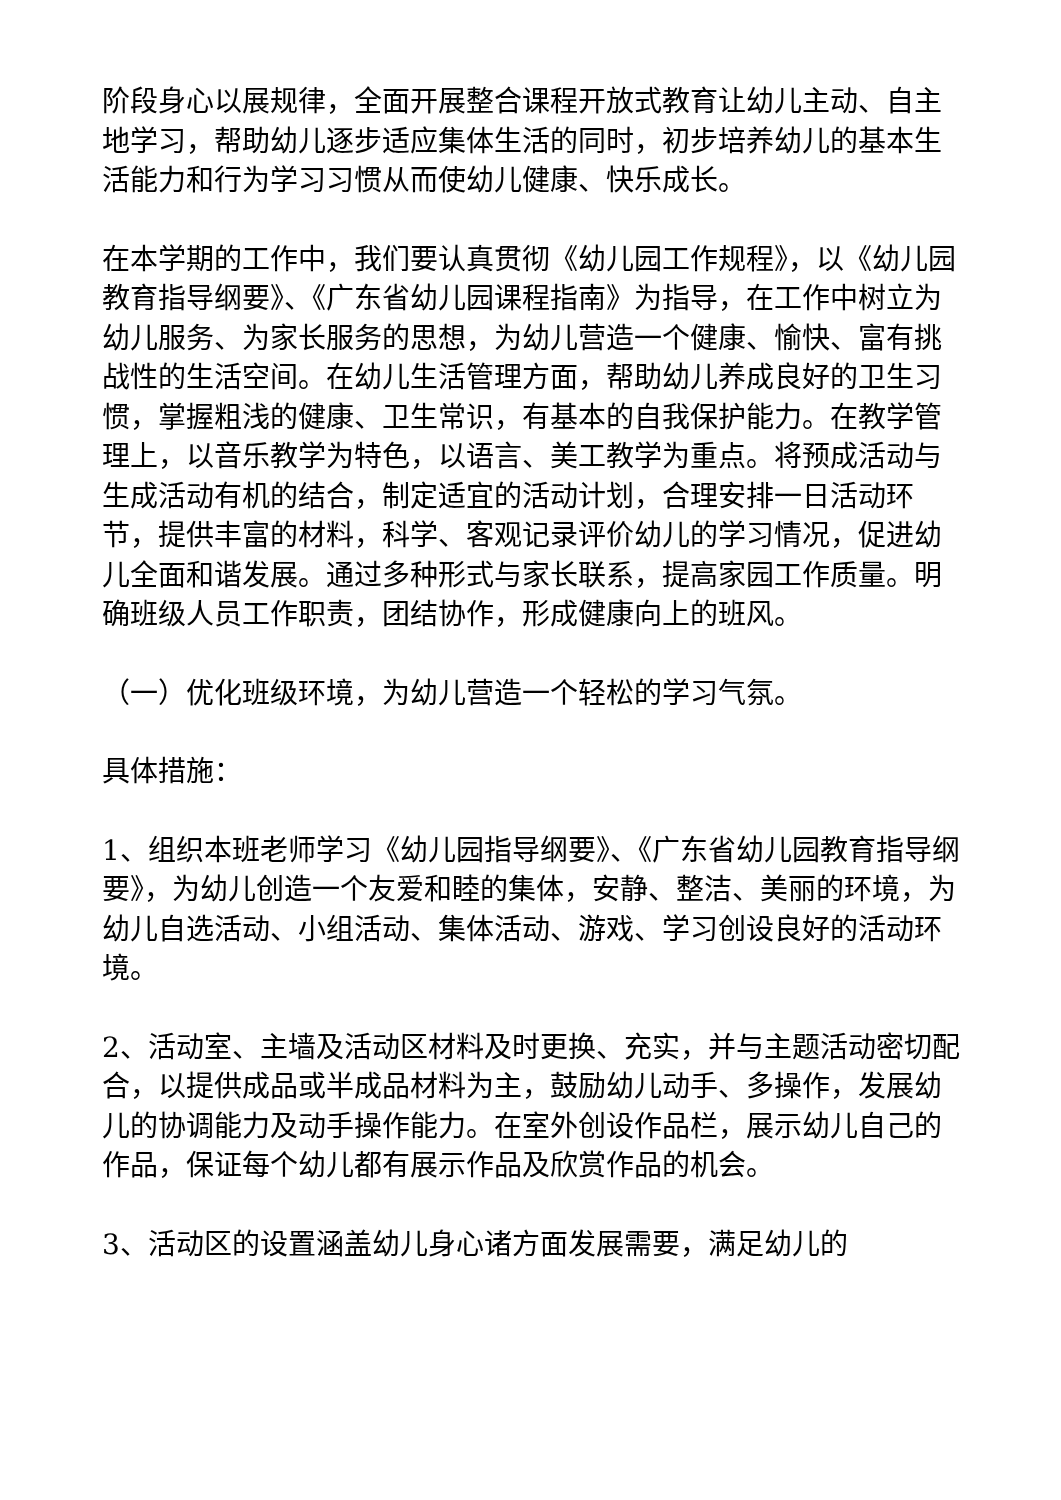阶段身心以展规律，全面开展整合课程开放式教育让幼儿主动、自主地学习，帮助幼儿逐步适应集体生活的同时，初步培养幼儿的基本生活能力和行为学习习惯从而使幼儿健康、快乐成长。
在本学期的工作中，我们要认真贯彻《幼儿园工作规程》，以《幼儿园教育指导纲要》、《广东省幼儿园课程指南》为指导，在工作中树立为幼儿服务、为家长服务的思想，为幼儿营造一个健康、愉快、富有挑战性的生活空间。在幼儿生活管理方面，帮助幼儿养成良好的卫生习惯，掌握粗浅的健康、卫生常识，有基本的自我保护能力。在教学管理上，以音乐教学为特色，以语言、美工教学为重点。将预成活动与生成活动有机的结合，制定适宜的活动计划，合理安排一日活动环节，提供丰富的材料，科学、客观记录评价幼儿的学习情况，促进幼儿全面和谐发展。通过多种形式与家长联系，提高家园工作质量。明确班级人员工作职责，团结协作，形成健康向上的班风。
（一）优化班级环境，为幼儿营造一个轻松的学习气氛。
具体措施：
1、组织本班老师学习《幼儿园指导纲要》、《广东省幼儿园教育指导纲要》，为幼儿创造一个友爱和睦的集体，安静、整洁、美丽的环境，为幼儿自选活动、小组活动、集体活动、游戏、学习创设良好的活动环境。
2、活动室、主墙及活动区材料及时更换、充实，并与主题活动密切配合，以提供成品或半成品材料为主，鼓励幼儿动手、多操作，发展幼儿的协调能力及动手操作能力。在室外创设作品栏，展示幼儿自己的作品，保证每个幼儿都有展示作品及欣赏作品的机会。
3、活动区的设置涵盖幼儿身心诸方面发展需要，满足幼儿的